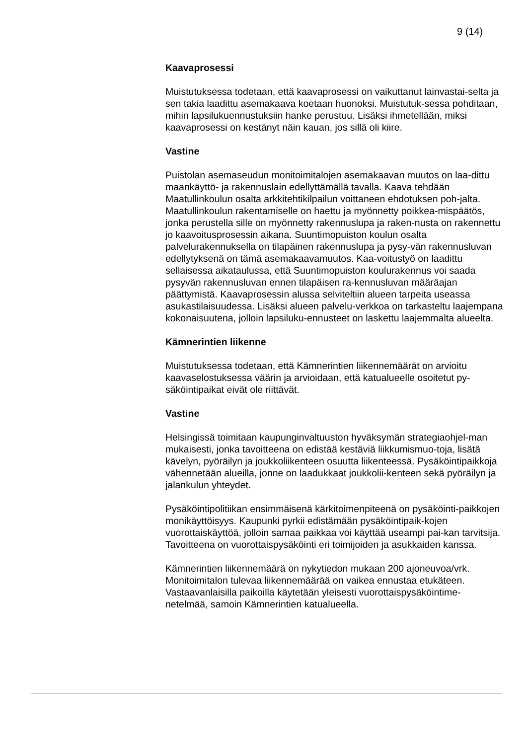9 (14)
Kaavaprosessi
Muistutuksessa todetaan, että kaavaprosessi on vaikuttanut lainvastai-selta ja sen takia laadittu asemakaava koetaan huonoksi. Muistutuk-sessa pohditaan, mihin lapsilukuennustuksiin hanke perustuu. Lisäksi ihmetellään, miksi kaavaprosessi on kestänyt näin kauan, jos sillä oli kiire.
Vastine
Puistolan asemaseudun monitoimitalojen asemakaavan muutos on laa-dittu maankäyttö- ja rakennuslain edellyttämällä tavalla. Kaava tehdään Maatullinkoulun osalta arkkitehtikilpailun voittaneen ehdotuksen poh-jalta. Maatullinkoulun rakentamiselle on haettu ja myönnetty poikkea-mispäätös, jonka perustella sille on myönnetty rakennuslupa ja raken-nusta on rakennettu jo kaavoitusprosessin aikana. Suuntimopuiston koulun osalta palvelurakennuksella on tilapäinen rakennuslupa ja pysy-vän rakennusluvan edellytyksenä on tämä asemakaavamuutos. Kaa-voitustyö on laadittu sellaisessa aikataulussa, että Suuntimopuiston koulurakennus voi saada pysyvän rakennusluvan ennen tilapäisen ra-kennusluvan määräajan päättymistä. Kaavaprosessin alussa selviteltiin alueen tarpeita useassa asukastilaisuudessa. Lisäksi alueen palvelu-verkkoa on tarkasteltu laajempana kokonaisuutena, jolloin lapsiluku-ennusteet on laskettu laajemmalta alueelta.
Kämnerintien liikenne
Muistutuksessa todetaan, että Kämnerintien liikennemäärät on arvioitu kaavaselostuksessa väärin ja arvioidaan, että katualueelle osoitetut py-säköintipaikat eivät ole riittävät.
Vastine
Helsingissä toimitaan kaupunginvaltuuston hyväksymän strategiaohjel-man mukaisesti, jonka tavoitteena on edistää kestäviä liikkumismuo-toja, lisätä kävelyn, pyöräilyn ja joukkoliikenteen osuutta liikenteessä. Pysäköintipaikkoja vähennetään alueilla, jonne on laadukkaat joukkolii-kenteen sekä pyöräilyn ja jalankulun yhteydet.
Pysäköintipolitiikan ensimmäisenä kärkitoimenpiteenä on pysäköinti-paikkojen monikäyttöisyys. Kaupunki pyrkii edistämään pysäköintipaik-kojen vuorottaiskäyttöä, jolloin samaa paikkaa voi käyttää useampi pai-kan tarvitsija. Tavoitteena on vuorottaispysäköinti eri toimijoiden ja asukkaiden kanssa.
Kämnerintien liikennemäärä on nykytiedon mukaan 200 ajoneuvoa/vrk. Monitoimitalon tulevaa liikennemäärää on vaikea ennustaa etukäteen. Vastaavanlaisilla paikoilla käytetään yleisesti vuorottaispysäköintime-netelmää, samoin Kämnerintien katualueella.